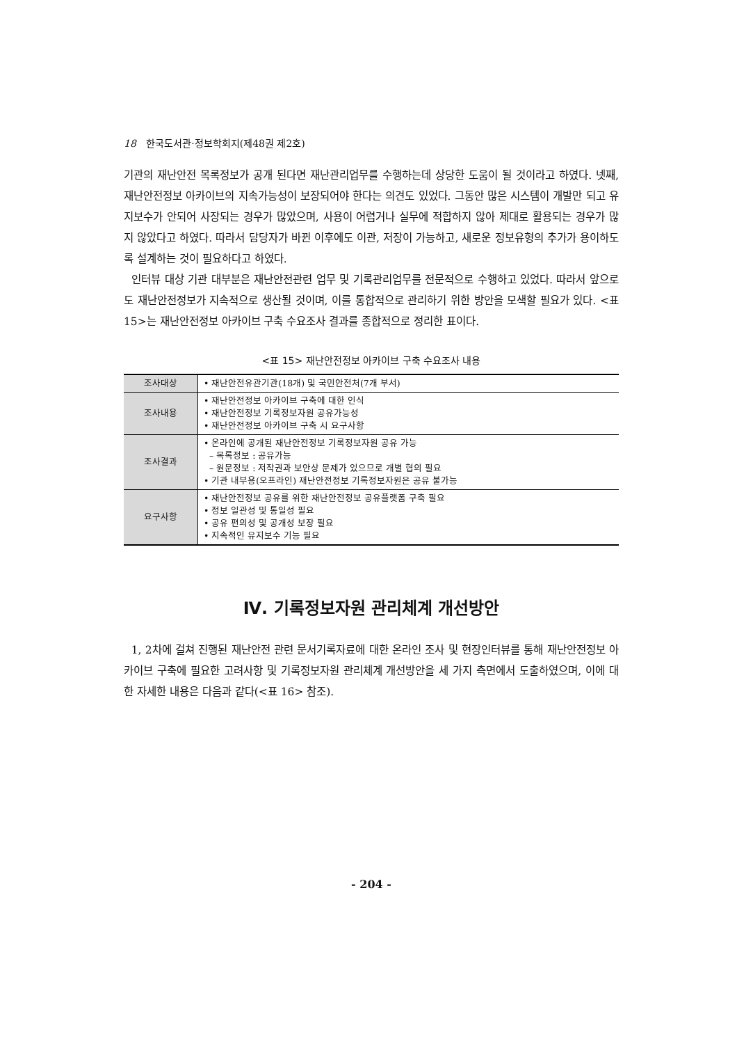18 한국도서관·정보학회지(제48권 제2호)
기관의 재난안전 목록정보가 공개 된다면 재난관리업무를 수행하는데 상당한 도움이 될 것이라고 하였다. 넷째, 재난안전정보 아카이브의 지속가능성이 보장되어야 한다는 의견도 있었다. 그동안 많은 시스템이 개발만 되고 유지보수가 안되어 사장되는 경우가 많았으며, 사용이 어렵거나 실무에 적합하지 않아 제대로 활용되는 경우가 많지 않았다고 하였다. 따라서 담당자가 바뀐 이후에도 이관, 저장이 가능하고, 새로운 정보유형의 추가가 용이하도록 설계하는 것이 필요하다고 하였다.
인터뷰 대상 기관 대부분은 재난안전관련 업무 및 기록관리업무를 전문적으로 수행하고 있었다. 따라서 앞으로도 재난안전정보가 지속적으로 생산될 것이며, 이를 통합적으로 관리하기 위한 방안을 모색할 필요가 있다. <표 15>는 재난안전정보 아카이브 구축 수요조사 결과를 종합적으로 정리한 표이다.
<표 15> 재난안전정보 아카이브 구축 수요조사 내용
| 조사대상 | • 재난안전유관기관(18개) 및 국민안전처(7개 부서) |
| 조사내용 | • 재난안전정보 아카이브 구축에 대한 인식 • 재난안전정보 기록정보자원 공유가능성 • 재난안전정보 아카이브 구축 시 요구사항 |
| 조사결과 | • 온라인에 공개된 재난안전정보 기록정보자원 공유 가능 – 목록정보 : 공유가능 – 원문정보 : 저작권과 보안상 문제가 있으므로 개별 협의 필요 • 기관 내부용(오프라인) 재난안전정보 기록정보자원은 공유 불가능 |
| 요구사항 | • 재난안전정보 공유를 위한 재난안전정보 공유플랫폼 구축 필요 • 정보 일관성 및 통일성 필요 • 공유 편의성 및 공개성 보장 필요 • 지속적인 유지보수 기능 필요 |
Ⅳ. 기록정보자원 관리체계 개선방안
1, 2차에 걸쳐 진행된 재난안전 관련 문서기록자료에 대한 온라인 조사 및 현장인터뷰를 통해 재난안전정보 아카이브 구축에 필요한 고려사항 및 기록정보자원 관리체계 개선방안을 세 가지 측면에서 도출하였으며, 이에 대한 자세한 내용은 다음과 같다(<표 16> 참조).
- 204 -